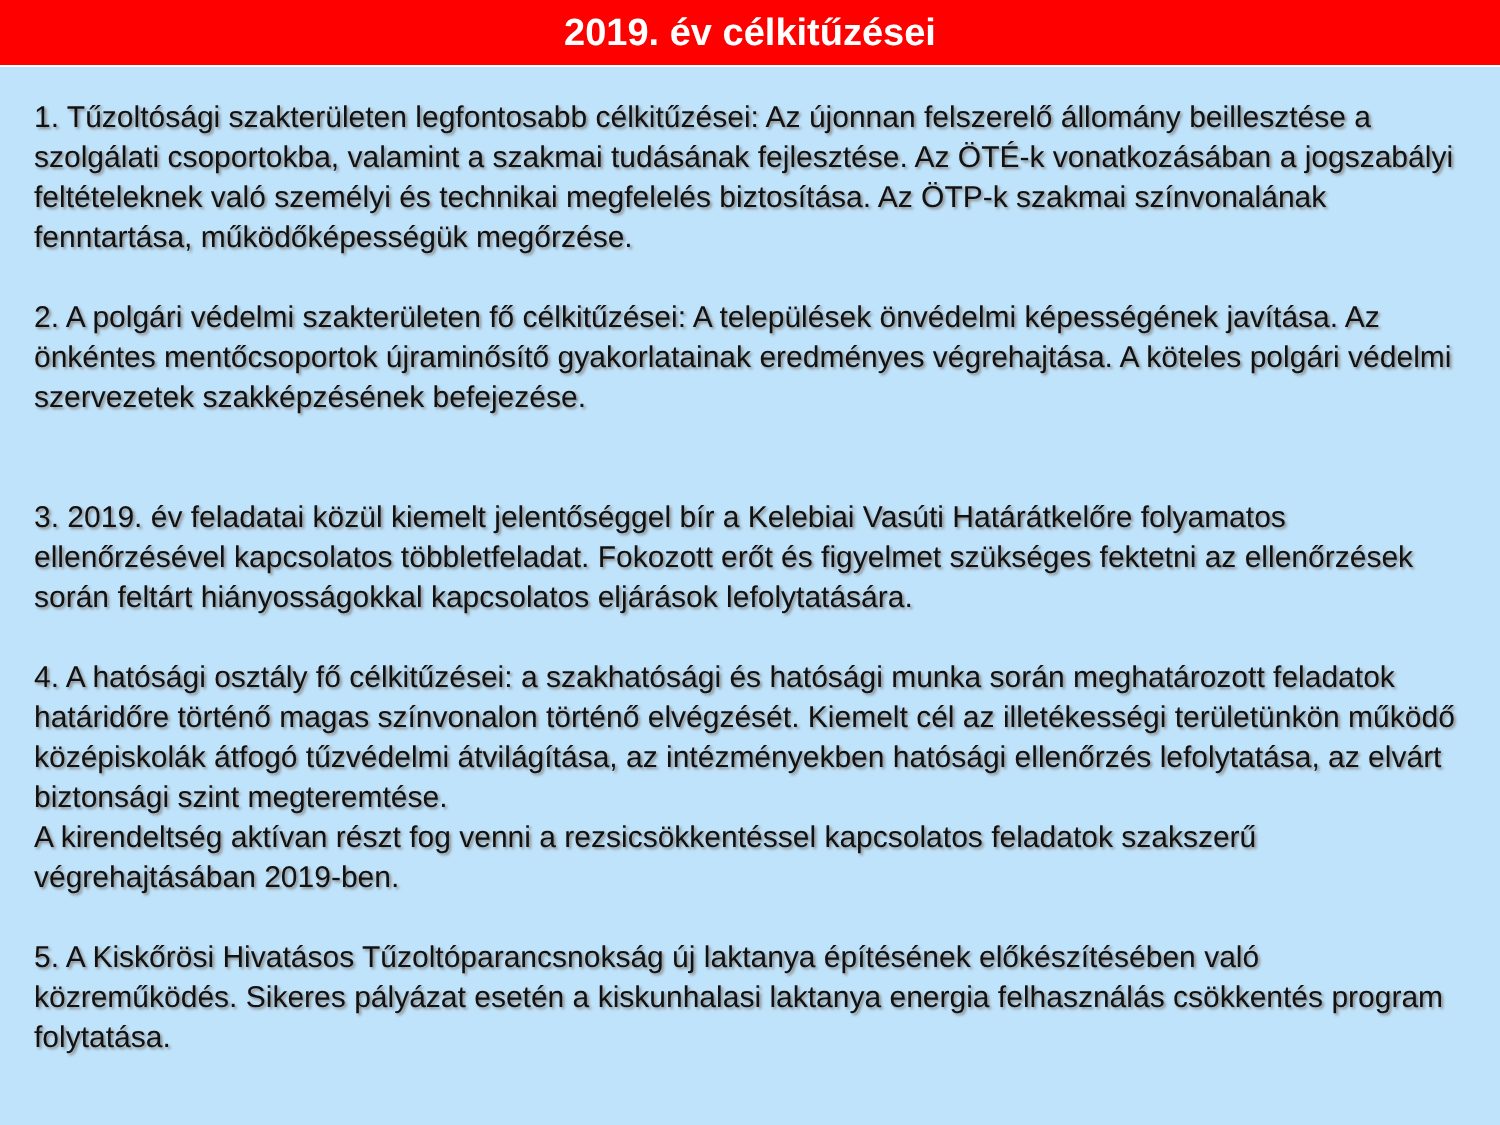2019. év célkitűzései
1. Tűzoltósági szakterületen legfontosabb célkitűzései: Az újonnan felszerelő állomány beillesztése a szolgálati csoportokba, valamint a szakmai tudásának fejlesztése. Az ÖTÉ-k vonatkozásában a jogszabályi feltételeknek való személyi és technikai megfelelés biztosítása. Az ÖTP-k szakmai színvonalának fenntartása, működőképességük megőrzése.
2. A polgári védelmi szakterületen fő célkitűzései: A települések önvédelmi képességének javítása. Az önkéntes mentőcsoportok újraminősítő gyakorlatainak eredményes végrehajtása. A köteles polgári védelmi szervezetek szakképzésének befejezése.
3. 2019. év feladatai közül kiemelt jelentőséggel bír a Kelebiai Vasúti Határátkelőre folyamatos ellenőrzésével kapcsolatos többletfeladat. Fokozott erőt és figyelmet szükséges fektetni az ellenőrzések során feltárt hiányosságokkal kapcsolatos eljárások lefolytatására.
4. A hatósági osztály fő célkitűzései: a szakhatósági és hatósági munka során meghatározott feladatok határidőre történő magas színvonalon történő elvégzését. Kiemelt cél az illetékességi területünkön működő középiskolák átfogó tűzvédelmi átvilágítása, az intézményekben hatósági ellenőrzés lefolytatása, az elvárt biztonsági szint megteremtése.
A kirendeltség aktívan részt fog venni a rezsicsökkentéssel kapcsolatos feladatok szakszerű végrehajtásában 2019-ben.
5. A Kiskőrösi Hivatásos Tűzoltóparancsnokság új laktanya építésének előkészítésében való közreműködés. Sikeres pályázat esetén a kiskunhalasi laktanya energia felhasználás csökkentés program folytatása.